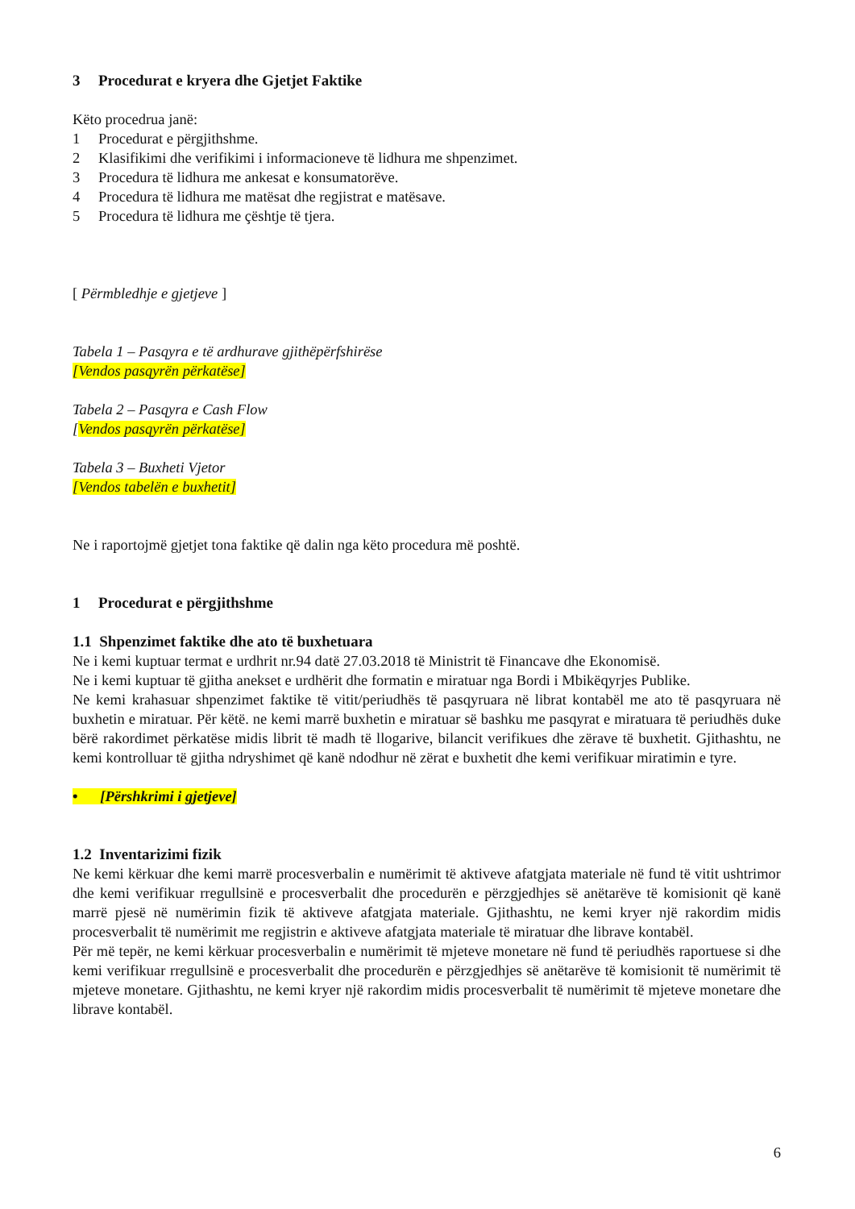3 Procedurat e kryera dhe Gjetjet Faktike
Këto procedrua janë:
1 Procedurat e përgjithshme.
2 Klasifikimi dhe verifikimi i informacioneve të lidhura me shpenzimet.
3 Procedura të lidhura me ankesat e konsumatorëve.
4 Procedura të lidhura me matësat dhe regjistrat e matësave.
5 Procedura të lidhura me çështje të tjera.
[ Përmbledhje e gjetjeve ]
Tabela 1 – Pasqyra e të ardhurave gjithëpërfshirëse
[Vendos pasqyrën përkatëse]
Tabela 2 – Pasqyra e Cash Flow
[Vendos pasqyrën përkatëse]
Tabela 3 – Buxheti Vjetor
[Vendos tabelën e buxhetit]
Ne i raportojmë gjetjet tona faktike që dalin nga këto procedura më poshtë.
1 Procedurat e përgjithshme
1.1 Shpenzimet faktike dhe ato të buxhetuara
Ne i kemi kuptuar termat e urdhrit nr.94 datë 27.03.2018 të Ministrit të Financave dhe Ekonomisë.
Ne i kemi kuptuar të gjitha anekset e urdhërit dhe formatin e miratuar nga Bordi i Mbikëqyrjes Publike.
Ne kemi krahasuar shpenzimet faktike të vitit/periudhës të pasqyruara në librat kontabël me ato të pasqyruara në buxhetin e miratuar. Për këtë. ne kemi marrë buxhetin e miratuar së bashku me pasqyrat e miratuara të periudhës duke bërë rakordimet përkatëse midis librit të madh të llogarive, bilancit verifikues dhe zërave të buxhetit. Gjithashtu, ne kemi kontrolluar të gjitha ndryshimet që kanë ndodhur në zërat e buxhetit dhe kemi verifikuar miratimin e tyre.
• [Përshkrimi i gjetjeve]
1.2 Inventarizimi fizik
Ne kemi kërkuar dhe kemi marrë procesverbalin e numërimit të aktiveve afatgjata materiale në fund të vitit ushtrimor dhe kemi verifikuar rregullsinë e procesverbalit dhe procedurën e përzgjedhjes së anëtarëve të komisionit që kanë marrë pjesë në numërimin fizik të aktiveve afatgjata materiale. Gjithashtu, ne kemi kryer një rakordim midis procesverbalit të numërimit me regjistrin e aktiveve afatgjata materiale të miratuar dhe librave kontabël.
Për më tepër, ne kemi kërkuar procesverbalin e numërimit të mjeteve monetare në fund të periudhës raportuese si dhe kemi verifikuar rregullsinë e procesverbalit dhe procedurën e përzgjedhjes së anëtarëve të komisionit të numërimit të mjeteve monetare. Gjithashtu, ne kemi kryer një rakordim midis procesverbalit të numërimit të mjeteve monetare dhe librave kontabël.
6